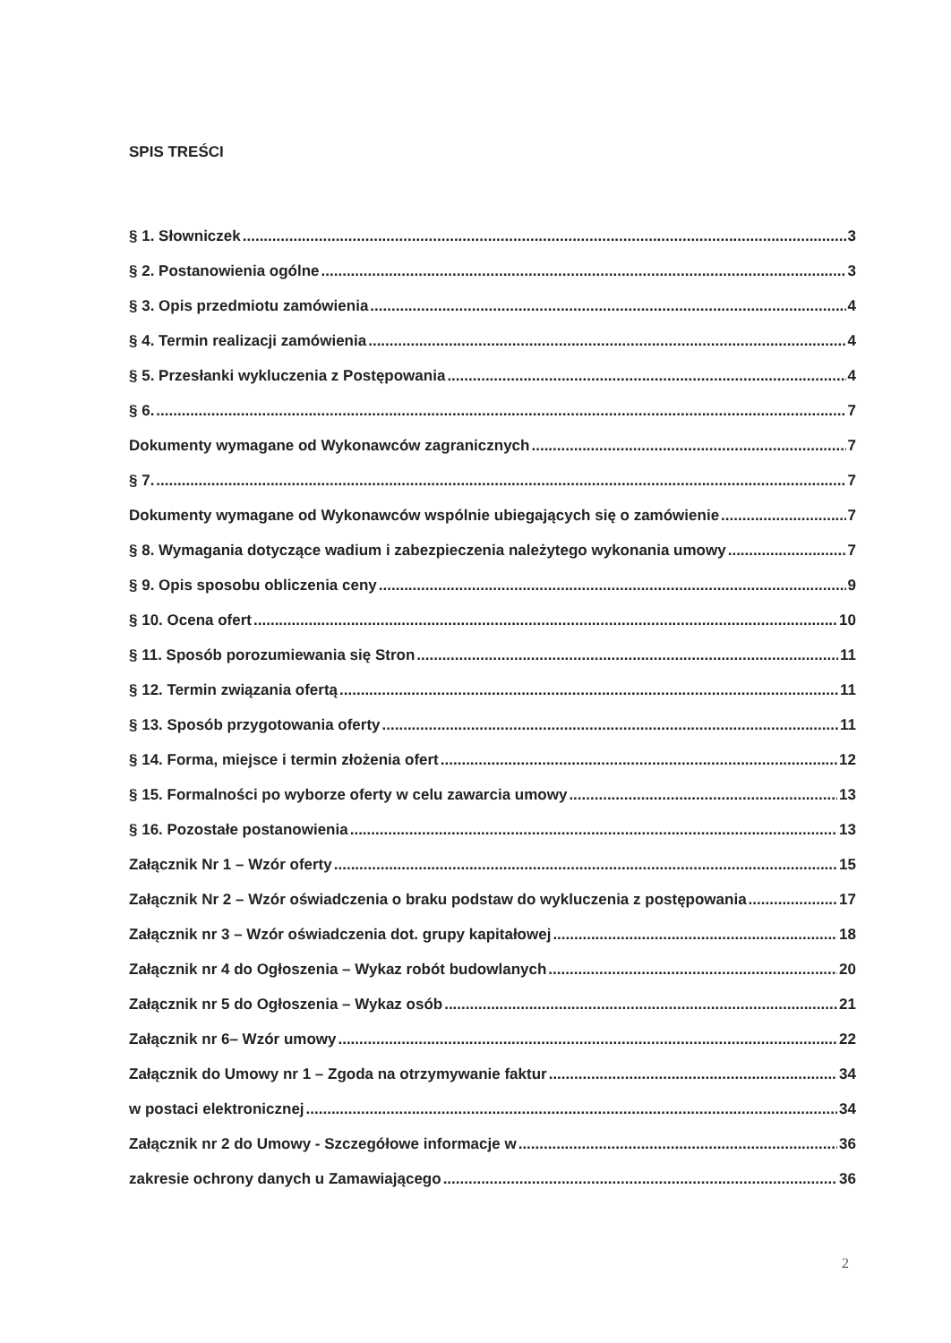SPIS TREŚCI
§ 1. Słowniczek 3
§ 2. Postanowienia ogólne 3
§ 3. Opis przedmiotu zamówienia 4
§ 4. Termin realizacji zamówienia 4
§ 5. Przesłanki wykluczenia z Postępowania 4
§ 6. 7
Dokumenty wymagane od Wykonawców zagranicznych 7
§ 7. 7
Dokumenty wymagane od Wykonawców wspólnie ubiegających się o zamówienie 7
§ 8. Wymagania dotyczące wadium i zabezpieczenia należytego wykonania umowy 7
§ 9. Opis sposobu obliczenia ceny 9
§ 10. Ocena ofert 10
§ 11. Sposób porozumiewania się Stron 11
§ 12. Termin związania ofertą 11
§ 13. Sposób przygotowania oferty 11
§ 14. Forma, miejsce i termin złożenia ofert 12
§ 15. Formalności po wyborze oferty w celu zawarcia umowy 13
§ 16. Pozostałe postanowienia 13
Załącznik Nr 1 – Wzór oferty 15
Załącznik Nr 2 – Wzór oświadczenia o braku podstaw do wykluczenia z postępowania 17
Załącznik nr 3 – Wzór oświadczenia dot. grupy kapitałowej 18
Załącznik nr 4 do Ogłoszenia – Wykaz robót budowlanych 20
Załącznik nr 5 do Ogłoszenia – Wykaz osób 21
Załącznik nr 6– Wzór umowy 22
Załącznik do Umowy nr 1 – Zgoda na otrzymywanie faktur 34
w postaci elektronicznej 34
Załącznik nr 2 do Umowy - Szczegółowe informacje w 36
zakresie ochrony danych u Zamawiającego 36
2